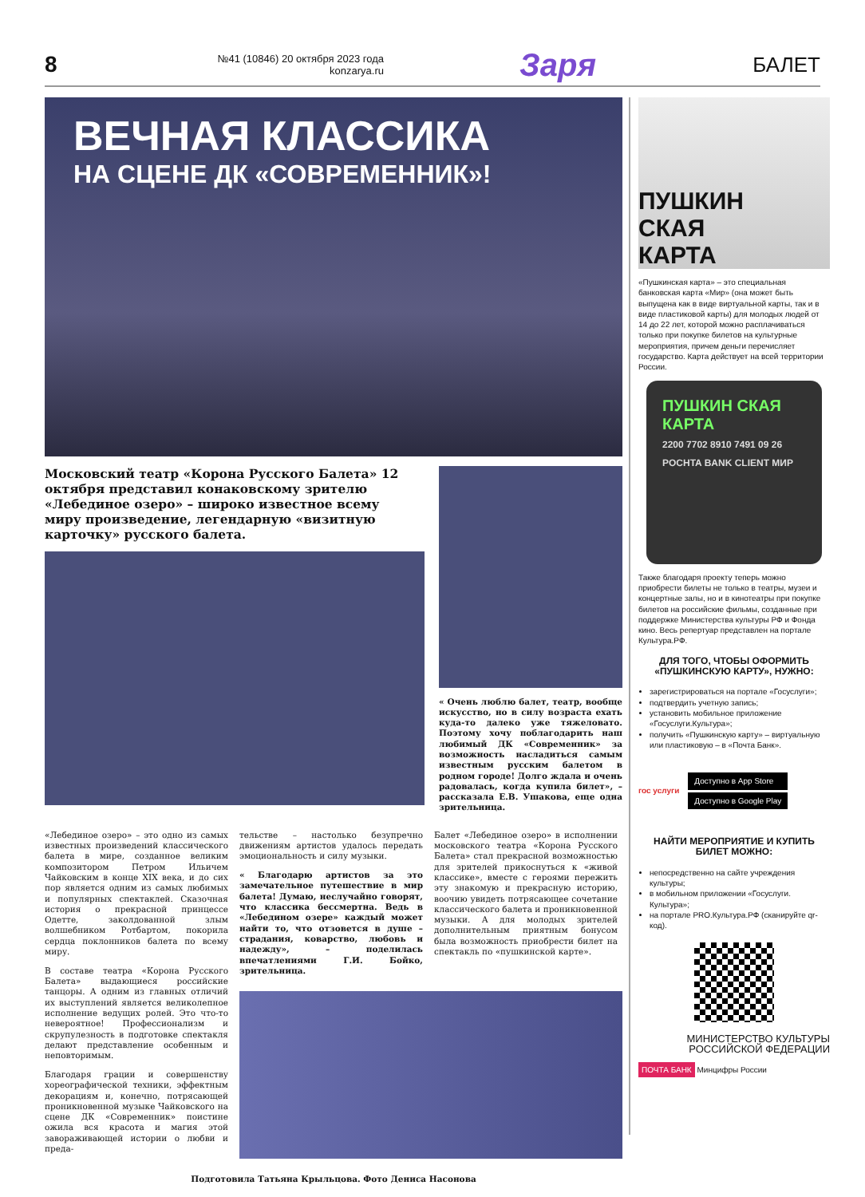8
№41 (10846) 20 октября 2023 года
konzarya.ru
Заря
БАЛЕТ
ВЕЧНАЯ КЛАССИКА
НА СЦЕНЕ ДК «СОВРЕМЕННИК»!
Московский театр «Корона Русского Балета» 12 октября представил конаковскому зрителю «Лебединое озеро» – широко известное всему миру произведение, легендарную «визитную карточку» русского балета.
« Очень люблю балет, театр, вообще искусство, но в силу возраста ехать куда-то далеко уже тяжеловато. Поэтому хочу поблагодарить наш любимый ДК «Современник» за возможность насладиться самым известным русским балетом в родном городе! Долго ждала и очень радовалась, когда купила билет», – рассказала Е.В. Ушакова, еще одна зрительница.
«Лебединое озеро» – это одно из самых известных произведений классического балета в мире, созданное великим композитором Петром Ильичем Чайковским в конце XIX века, и до сих пор является одним из самых любимых и популярных спектаклей. Сказочная история о прекрасной принцессе Одетте, заколдованной злым волшебником Ротбартом, покорила сердца поклонников балета по всему миру.
В составе театра «Корона Русского Балета» выдающиеся российские танцоры. А одним из главных отличий их выступлений является великолепное исполнение ведущих ролей. Это что-то невероятное! Профессионализм и скрупулезность в подготовке спектакля делают представление особенным и неповторимым.
Благодаря грации и совершенству хореографической техники, эффектным декорациям и, конечно, потрясающей проникновенной музыке Чайковского на сцене ДК «Современник» поистине ожила вся красота и магия этой завораживающей истории о любви и преда-
тельстве – настолько безупречно движениям артистов удалось передать эмоциональность и силу музыки.
« Благодарю артистов за это замечательное путешествие в мир балета! Думаю, неслучайно говорят, что классика бессмертна. Ведь в «Лебедином озере» каждый может найти то, что отзовется в душе – страдания, коварство, любовь и надежду», – поделилась впечатлениями Г.И. Бойко, зрительница.
Балет «Лебединое озеро» в исполнении московского театра «Корона Русского Балета» стал прекрасной возможностью для зрителей прикоснуться к «живой классике», вместе с героями пережить эту знакомую и прекрасную историю, воочию увидеть потрясающее сочетание классического балета и проникновенной музыки. А для молодых зрителей дополнительным приятным бонусом была возможность приобрести билет на спектакль по «пушкинской карте».
Подготовила Татьяна Крыльцова. Фото Дениса Насонова
ПУШКИН
СКАЯ
КАРТА
«Пушкинская карта» – это специальная банковская карта «Мир» (она может быть выпущена как в виде виртуальной карты, так и в виде пластиковой карты) для молодых людей от 14 до 22 лет, которой можно расплачиваться только при покупке билетов на культурные мероприятия, причем деньги перечисляет государство. Карта действует на всей территории России.
ПУШКИН СКАЯ КАРТА
2200 7702 8910 7491 09 26 POCHTA BANK CLIENT МИР
Также благодаря проекту теперь можно приобрести билеты не только в театры, музеи и концертные залы, но и в кинотеатры при покупке билетов на российские фильмы, созданные при поддержке Министерства культуры РФ и Фонда кино. Весь репертуар представлен на портале Культура.РФ.
ДЛЯ ТОГО, ЧТОБЫ ОФОРМИТЬ «ПУШКИНСКУЮ КАРТУ», НУЖНО:
зарегистрироваться на портале «Госуслуги»;
подтвердить учетную запись;
установить мобильное приложение «Госуслуги.Культура»;
получить «Пушкинскую карту» – виртуальную или пластиковую – в «Почта Банк».
гос услуги
Доступно в App Store
Доступно в Google Play
НАЙТИ МЕРОПРИЯТИЕ И КУПИТЬ БИЛЕТ МОЖНО:
непосредственно на сайте учреждения культуры;
в мобильном приложении «Госуслуги. Культура»;
на портале PRO.Культура.РФ (сканируйте qr-код).
МИНИСТЕРСТВО КУЛЬТУРЫ РОССИЙСКОЙ ФЕДЕРАЦИИ
ПОЧТА БАНК Минцифры России